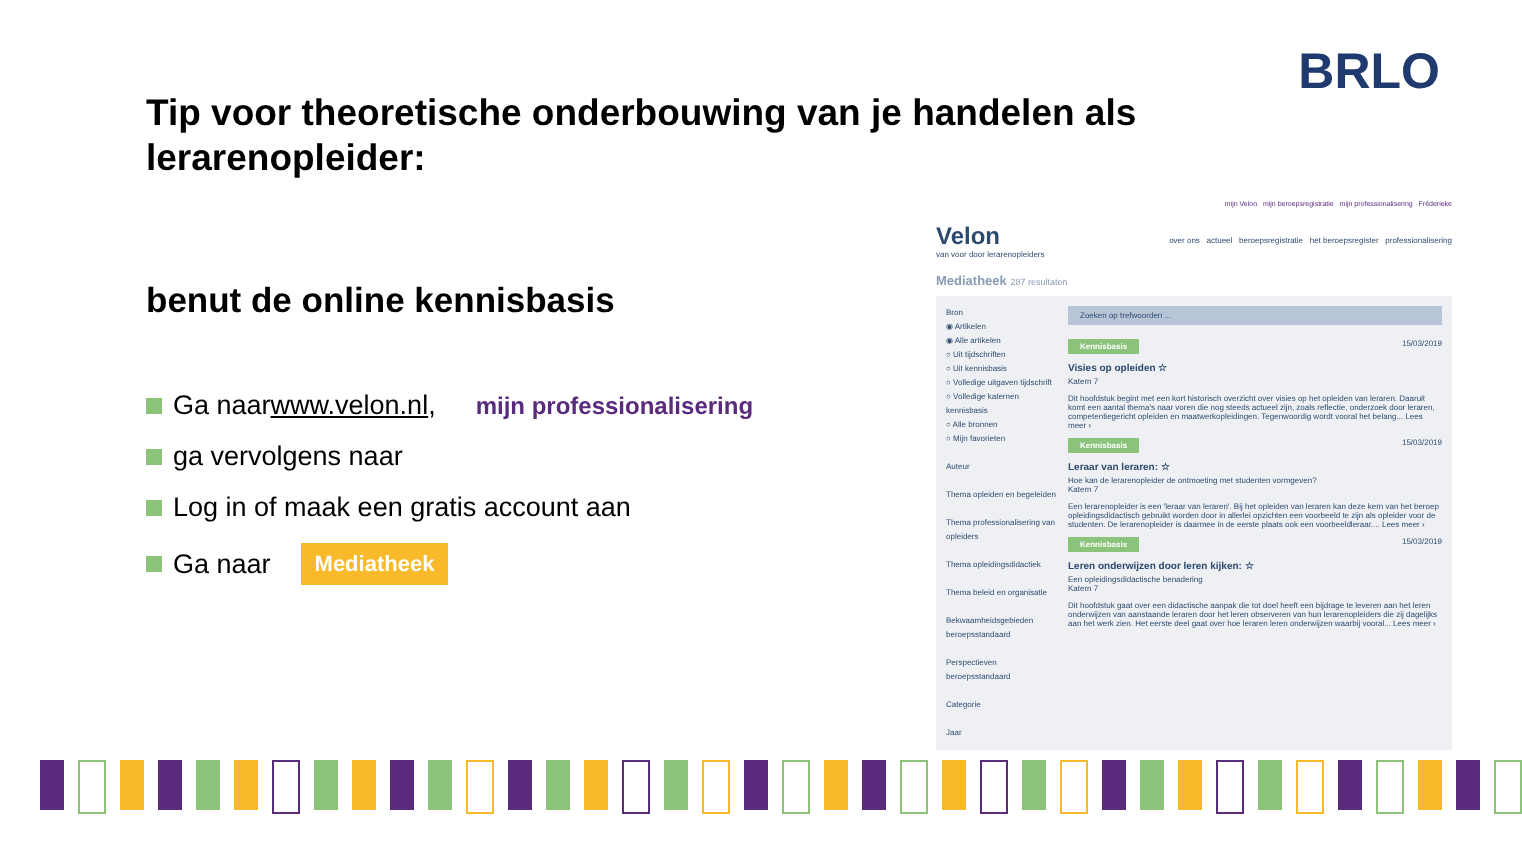BRLO
Tip voor theoretische onderbouwing van je handelen als lerarenopleider:
benut de online kennisbasis
Ga naar www.velon.nl , mijn professionalisering
ga vervolgens naar
Log in of maak een gratis account aan
Ga naar Mediatheek
mijn Velon mijn beroepsregistratie mijn professionalisering Fréderieke
Velon
van voor door lerarenopleiders
over ons actueel beroepsregistratie het beroepsregister professionalisering
Mediatheek 287 resultaten
Bron
◉ Artikelen
◉ Alle artikelen
○ Uit tijdschriften
○ Uit kennisbasis
○ Volledige uitgaven tijdschrift
○ Volledige katernen kennisbasis
○ Alle bronnen
○ Mijn favorieten
Auteur
Thema opleiden en begeleiden
Thema professionalisering van opleiders
Thema opleidingsdidactiek
Thema beleid en organisatie
Bekwaamheidsgebieden beroepsstandaard
Perspectieven beroepsstandaard
Categorie
Jaar
Zoeken op trefwoorden ...
Kennisbasis 15/03/2019
Visies op opleiden ☆
Katern 7
Dit hoofdstuk begint met een kort historisch overzicht over visies op het opleiden van leraren. Daaruit komt een aantal thema's naar voren die nog steeds actueel zijn, zoals reflectie, onderzoek door leraren, competentiegericht opleiden en maatwerkopleidingen. Tegenwoordig wordt vooral het belang... Lees meer ›
Kennisbasis 15/03/2019
Leraar van leraren: ☆
Hoe kan de lerarenopleider de ontmoeting met studenten vormgeven?
Katern 7
Een lerarenopleider is een 'leraar van leraren'. Bij het opleiden van leraren kan deze kern van het beroep opleidingsdidactisch gebruikt worden door in allerlei opzichten een voorbeeld te zijn als opleider voor de studenten. De lerarenopleider is daarmee in de eerste plaats ook een voorbeeldleraar.... Lees meer ›
Kennisbasis 15/03/2019
Leren onderwijzen door leren kijken: ☆
Een opleidingsdidactische benadering
Katern 7
Dit hoofdstuk gaat over een didactische aanpak die tot doel heeft een bijdrage te leveren aan het leren onderwijzen van aanstaande leraren door het leren observeren van hun lerarenopleiders die zij dagelijks aan het werk zien. Het eerste deel gaat over hoe leraren leren onderwijzen waarbij vooral... Lees meer ›